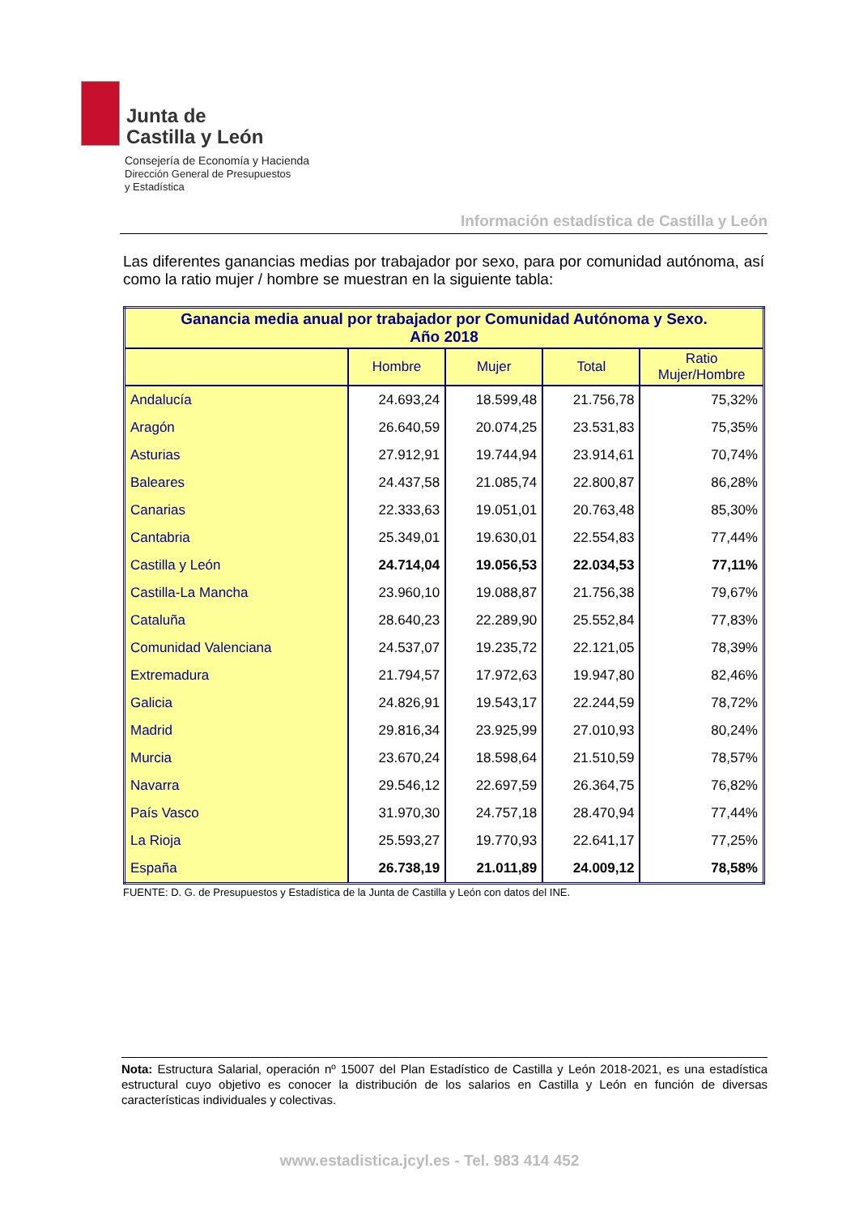Junta de
Castilla y León
Consejería de Economía y Hacienda
Dirección General de Presupuestos
y Estadística
Información estadística de Castilla y León
Las diferentes ganancias medias por trabajador por sexo, para por comunidad autónoma, así como la ratio mujer / hombre se muestran en la siguiente tabla:
| Ganancia media anual por trabajador por Comunidad Autónoma y Sexo. Año 2018 | | | | |
| --- | --- | --- | --- | --- |
| | Hombre | Mujer | Total | Ratio Mujer/Hombre |
| Andalucía | 24.693,24 | 18.599,48 | 21.756,78 | 75,32% |
| Aragón | 26.640,59 | 20.074,25 | 23.531,83 | 75,35% |
| Asturias | 27.912,91 | 19.744,94 | 23.914,61 | 70,74% |
| Baleares | 24.437,58 | 21.085,74 | 22.800,87 | 86,28% |
| Canarias | 22.333,63 | 19.051,01 | 20.763,48 | 85,30% |
| Cantabria | 25.349,01 | 19.630,01 | 22.554,83 | 77,44% |
| Castilla y León | 24.714,04 | 19.056,53 | 22.034,53 | 77,11% |
| Castilla-La Mancha | 23.960,10 | 19.088,87 | 21.756,38 | 79,67% |
| Cataluña | 28.640,23 | 22.289,90 | 25.552,84 | 77,83% |
| Comunidad Valenciana | 24.537,07 | 19.235,72 | 22.121,05 | 78,39% |
| Extremadura | 21.794,57 | 17.972,63 | 19.947,80 | 82,46% |
| Galicia | 24.826,91 | 19.543,17 | 22.244,59 | 78,72% |
| Madrid | 29.816,34 | 23.925,99 | 27.010,93 | 80,24% |
| Murcia | 23.670,24 | 18.598,64 | 21.510,59 | 78,57% |
| Navarra | 29.546,12 | 22.697,59 | 26.364,75 | 76,82% |
| País Vasco | 31.970,30 | 24.757,18 | 28.470,94 | 77,44% |
| La Rioja | 25.593,27 | 19.770,93 | 22.641,17 | 77,25% |
| España | 26.738,19 | 21.011,89 | 24.009,12 | 78,58% |
FUENTE: D. G. de Presupuestos y Estadística de la Junta de Castilla y León con datos del INE.
Nota: Estructura Salarial, operación nº 15007 del Plan Estadístico de Castilla y León 2018-2021, es una estadística estructural cuyo objetivo es conocer la distribución de los salarios en Castilla y León en función de diversas características individuales y colectivas.
www.estadistica.jcyl.es - Tel. 983 414 452